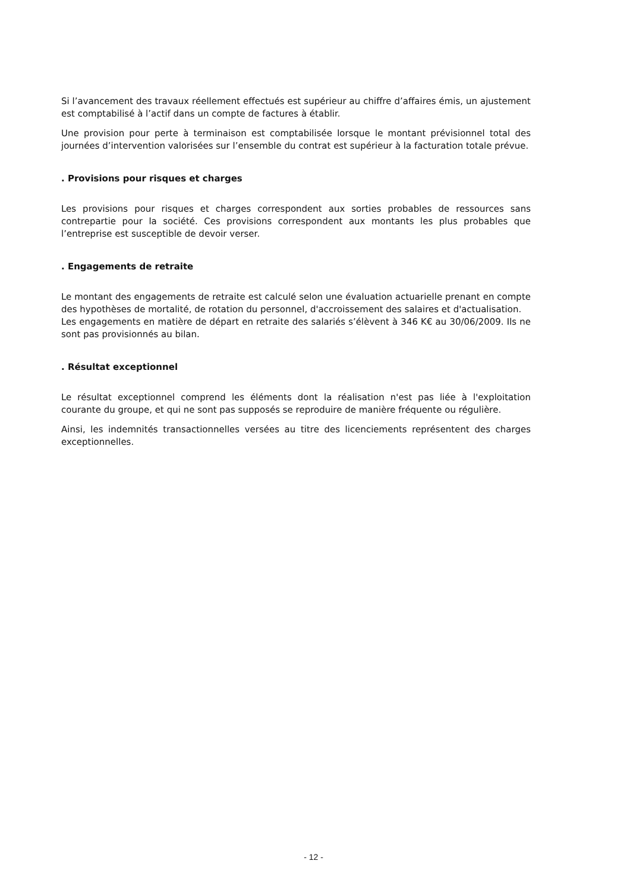Si l’avancement des travaux réellement effectués est supérieur au chiffre d’affaires émis, un ajustement est comptabilisé à l’actif dans un compte de factures à établir.
Une provision pour perte à terminaison est comptabilisée lorsque le montant prévisionnel total des journées d’intervention valorisées sur l’ensemble du contrat est supérieur à la facturation totale prévue.
. Provisions pour risques et charges
Les provisions pour risques et charges correspondent aux sorties probables de ressources sans contrepartie pour la société. Ces provisions correspondent aux montants les plus probables que l’entreprise est susceptible de devoir verser.
. Engagements de retraite
Le montant des engagements de retraite est calculé selon une évaluation actuarielle prenant en compte des hypothèses de mortalité, de rotation du personnel, d'accroissement des salaires et d'actualisation.
Les engagements en matière de départ en retraite des salariés s’élèvent à 346 K€ au 30/06/2009. Ils ne sont pas provisionnés au bilan.
. Résultat exceptionnel
Le résultat exceptionnel comprend les éléments dont la réalisation n'est pas liée à l'exploitation courante du groupe, et qui ne sont pas supposés se reproduire de manière fréquente ou régulière.
Ainsi, les indemnités transactionnelles versées au titre des licenciements représentent des charges exceptionnelles.
- 12 -